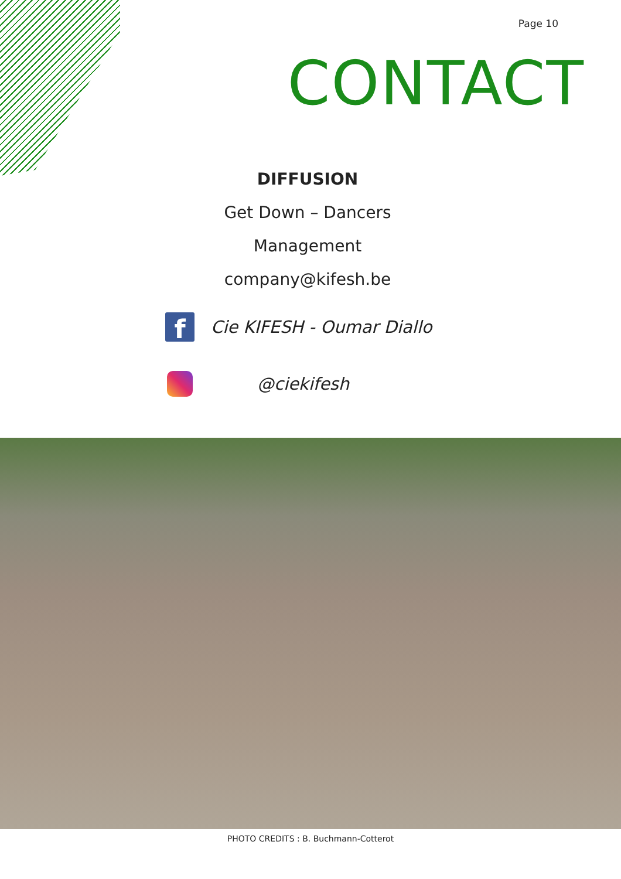Page 10
CONTACT
DIFFUSION
Get Down – Dancers
Management
company@kifesh.be
f
Cie KIFESH - Oumar Diallo
@ciekifesh
PHOTO CREDITS : B. Buchmann-Cotterot